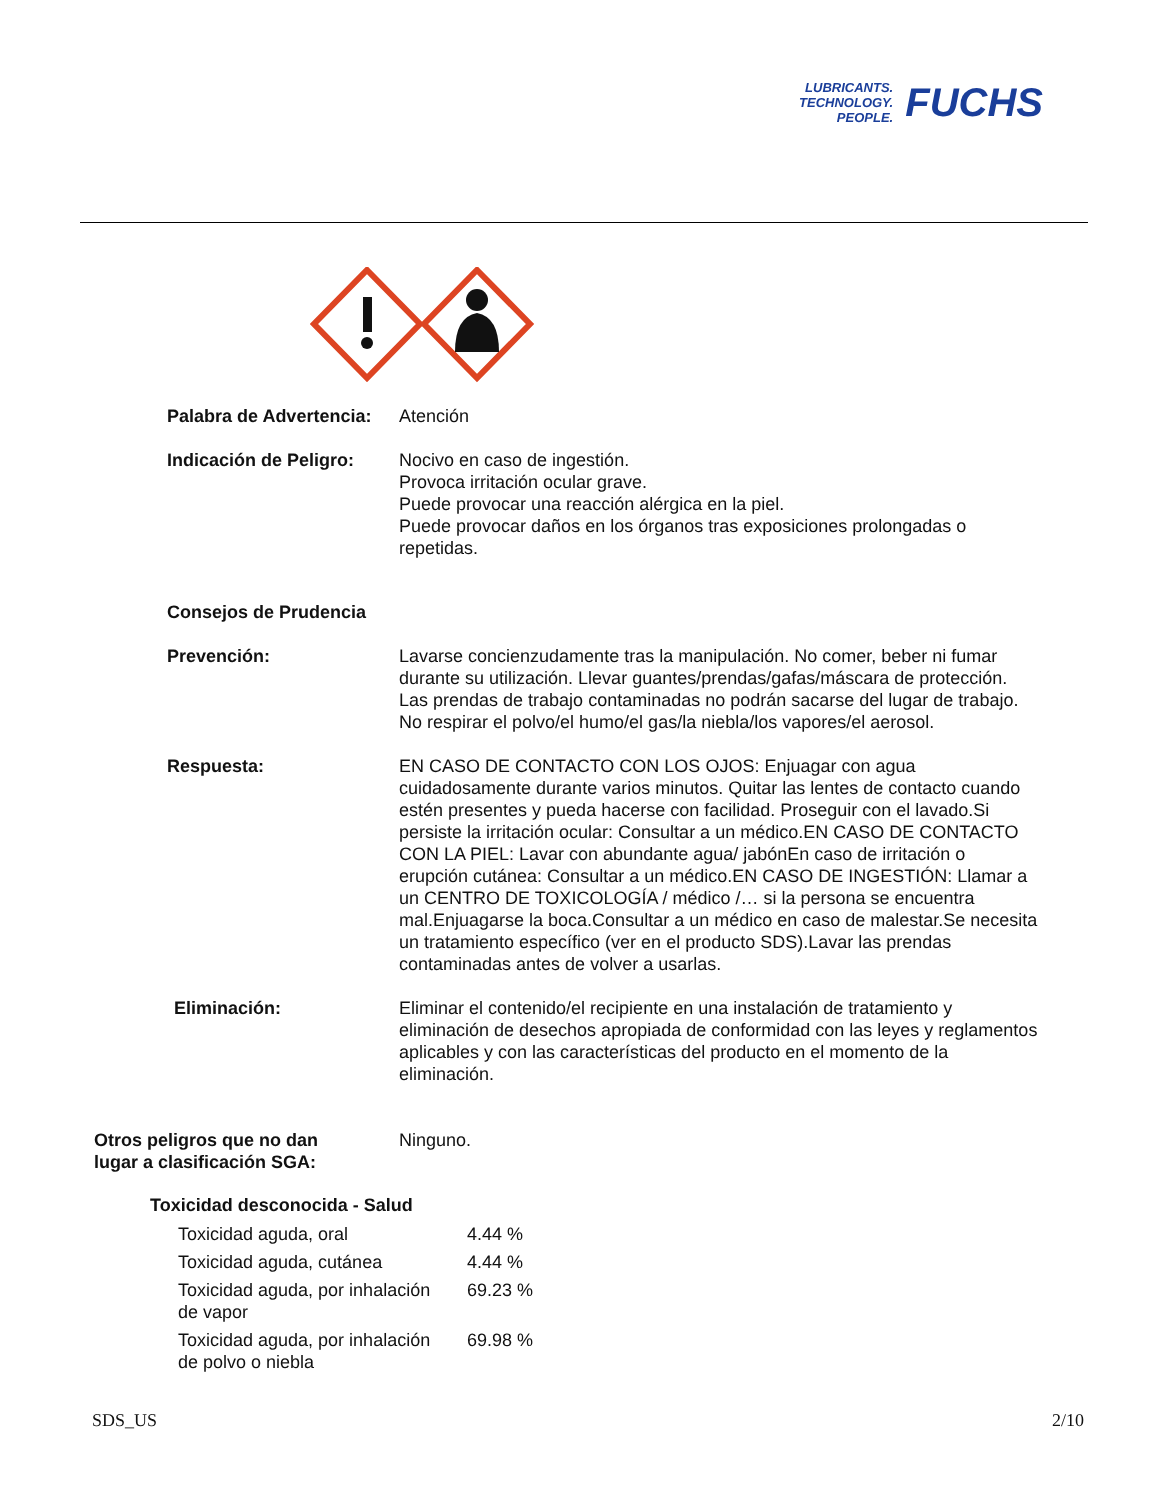LUBRICANTS.
TECHNOLOGY.
PEOPLE.
FUCHS
Palabra de Advertencia:
Atención
Indicación de Peligro:
Nocivo en caso de ingestión.
Provoca irritación ocular grave.
Puede provocar una reacción alérgica en la piel.
Puede provocar daños en los órganos tras exposiciones prolongadas o repetidas.
Consejos de Prudencia
Prevención: Lavarse concienzudamente tras la manipulación. No comer, beber ni fumar durante su utilización. Llevar guantes/prendas/gafas/máscara de protección. Las prendas de trabajo contaminadas no podrán sacarse del lugar de trabajo. No respirar el polvo/el humo/el gas/la niebla/los vapores/el aerosol.
Respuesta: EN CASO DE CONTACTO CON LOS OJOS: Enjuagar con agua cuidadosamente durante varios minutos. Quitar las lentes de contacto cuando estén presentes y pueda hacerse con facilidad. Proseguir con el lavado.Si persiste la irritación ocular: Consultar a un médico.EN CASO DE CONTACTO CON LA PIEL: Lavar con abundante agua/ jabónEn caso de irritación o erupción cutánea: Consultar a un médico.EN CASO DE INGESTIÓN: Llamar a un CENTRO DE TOXICOLOGÍA / médico /… si la persona se encuentra mal.Enjuagarse la boca.Consultar a un médico en caso de malestar.Se necesita un tratamiento específico (ver en el producto SDS).Lavar las prendas contaminadas antes de volver a usarlas.
Eliminación: Eliminar el contenido/el recipiente en una instalación de tratamiento y eliminación de desechos apropiada de conformidad con las leyes y reglamentos aplicables y con las características del producto en el momento de la eliminación.
Otros peligros que no dan
lugar a clasificación SGA:
Ninguno.
Toxicidad desconocida - Salud
| Toxicidad aguda, oral | 4.44 % |
| Toxicidad aguda, cutánea | 4.44 % |
| Toxicidad aguda, por inhalación de vapor | 69.23 % |
| Toxicidad aguda, por inhalación de polvo o niebla | 69.98 % |
SDS_US 2/10